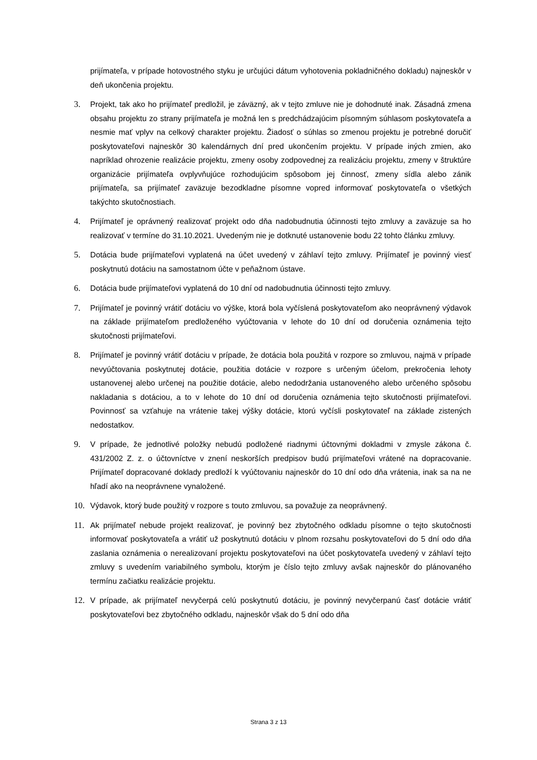prijímateľa, v prípade hotovostného styku je určujúci dátum vyhotovenia pokladničného dokladu) najneskôr v deň ukončenia projektu.
3. Projekt, tak ako ho prijímateľ predložil, je záväzný, ak v tejto zmluve nie je dohodnuté inak. Zásadná zmena obsahu projektu zo strany prijímateľa je možná len s predchádzajúcim písomným súhlasom poskytovateľa a nesmie mať vplyv na celkový charakter projektu. Žiadosť o súhlas so zmenou projektu je potrebné doručiť poskytovateľovi najneskôr 30 kalendárnych dní pred ukončením projektu. V prípade iných zmien, ako napríklad ohrozenie realizácie projektu, zmeny osoby zodpovednej za realizáciu projektu, zmeny v štruktúre organizácie prijímateľa ovplyvňujúce rozhodujúcim spôsobom jej činnosť, zmeny sídla alebo zánik prijímateľa, sa prijímateľ zaväzuje bezodkladne písomne vopred informovať poskytovateľa o všetkých takýchto skutočnostiach.
4. Prijímateľ je oprávnený realizovať projekt odo dňa nadobudnutia účinnosti tejto zmluvy a zaväzuje sa ho realizovať v termíne do 31.10.2021. Uvedeným nie je dotknuté ustanovenie bodu 22 tohto článku zmluvy.
5. Dotácia bude prijímateľovi vyplatená na účet uvedený v záhlaví tejto zmluvy. Prijímateľ je povinný viesť poskytnutú dotáciu na samostatnom účte v peňažnom ústave.
6. Dotácia bude prijímateľovi vyplatená do 10 dní od nadobudnutia účinnosti tejto zmluvy.
7. Prijímateľ je povinný vrátiť dotáciu vo výške, ktorá bola vyčíslená poskytovateľom ako neoprávnený výdavok na základe prijímateľom predloženého vyúčtovania v lehote do 10 dní od doručenia oznámenia tejto skutočnosti prijímateľovi.
8. Prijímateľ je povinný vrátiť dotáciu v prípade, že dotácia bola použitá v rozpore so zmluvou, najmä v prípade nevyúčtovania poskytnutej dotácie, použitia dotácie v rozpore s určeným účelom, prekročenia lehoty ustanovenej alebo určenej na použitie dotácie, alebo nedodržania ustanoveného alebo určeného spôsobu nakladania s dotáciou, a to v lehote do 10 dní od doručenia oznámenia tejto skutočnosti prijímateľovi. Povinnosť sa vzťahuje na vrátenie takej výšky dotácie, ktorú vyčísli poskytovateľ na základe zistených nedostatkov.
9. V prípade, že jednotlivé položky nebudú podložené riadnymi účtovnými dokladmi v zmysle zákona č. 431/2002 Z. z. o účtovníctve v znení neskorších predpisov budú prijímateľovi vrátené na dopracovanie. Prijímateľ dopracované doklady predloží k vyúčtovaniu najneskôr do 10 dní odo dňa vrátenia, inak sa na ne hľadí ako na neoprávnene vynaložené.
10. Výdavok, ktorý bude použitý v rozpore s touto zmluvou, sa považuje za neoprávnený.
11. Ak prijímateľ nebude projekt realizovať, je povinný bez zbytočného odkladu písomne o tejto skutočnosti informovať poskytovateľa a vrátiť už poskytnutú dotáciu v plnom rozsahu poskytovateľovi do 5 dní odo dňa zaslania oznámenia o nerealizovaní projektu poskytovateľovi na účet poskytovateľa uvedený v záhlaví tejto zmluvy s uvedením variabilného symbolu, ktorým je číslo tejto zmluvy avšak najneskôr do plánovaného termínu začiatku realizácie projektu.
12. V prípade, ak prijímateľ nevyčerpá celú poskytnutú dotáciu, je povinný nevyčerpanú časť dotácie vrátiť poskytovateľovi bez zbytočného odkladu, najneskôr však do 5 dní odo dňa
Strana 3 z 13